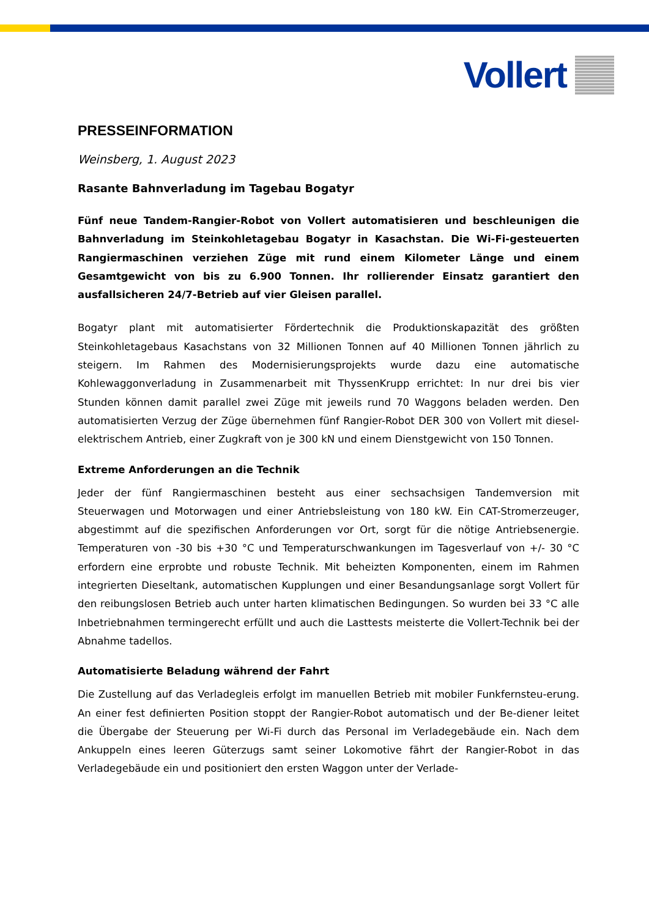Vollert
PRESSEINFORMATION
Weinsberg, 1. August 2023
Rasante Bahnverladung im Tagebau Bogatyr
Fünf neue Tandem-Rangier-Robot von Vollert automatisieren und beschleunigen die Bahnverladung im Steinkohletagebau Bogatyr in Kasachstan. Die Wi-Fi-gesteuerten Rangiermaschinen verziehen Züge mit rund einem Kilometer Länge und einem Gesamtgewicht von bis zu 6.900 Tonnen. Ihr rollierender Einsatz garantiert den ausfallsicheren 24/7-Betrieb auf vier Gleisen parallel.
Bogatyr plant mit automatisierter Fördertechnik die Produktionskapazität des größten Steinkohletagebaus Kasachstans von 32 Millionen Tonnen auf 40 Millionen Tonnen jährlich zu steigern. Im Rahmen des Modernisierungsprojekts wurde dazu eine automatische Kohlewaggonverladung in Zusammenarbeit mit ThyssenKrupp errichtet: In nur drei bis vier Stunden können damit parallel zwei Züge mit jeweils rund 70 Waggons beladen werden. Den automatisierten Verzug der Züge übernehmen fünf Rangier-Robot DER 300 von Vollert mit diesel-elektrischem Antrieb, einer Zugkraft von je 300 kN und einem Dienstgewicht von 150 Tonnen.
Extreme Anforderungen an die Technik
Jeder der fünf Rangiermaschinen besteht aus einer sechsachsigen Tandemversion mit Steuerwagen und Motorwagen und einer Antriebsleistung von 180 kW. Ein CAT-Stromerzeuger, abgestimmt auf die spezifischen Anforderungen vor Ort, sorgt für die nötige Antriebsenergie. Temperaturen von -30 bis +30 °C und Temperaturschwankungen im Tagesverlauf von +/- 30 °C erfordern eine erprobte und robuste Technik. Mit beheizten Komponenten, einem im Rahmen integrierten Dieseltank, automatischen Kupplungen und einer Besandungsanlage sorgt Vollert für den reibungslosen Betrieb auch unter harten klimatischen Bedingungen. So wurden bei 33 °C alle Inbetriebnahmen termingerecht erfüllt und auch die Lasttests meisterte die Vollert-Technik bei der Abnahme tadellos.
Automatisierte Beladung während der Fahrt
Die Zustellung auf das Verladegleis erfolgt im manuellen Betrieb mit mobiler Funkfernsteu-erung. An einer fest definierten Position stoppt der Rangier-Robot automatisch und der Be-diener leitet die Übergabe der Steuerung per Wi-Fi durch das Personal im Verladegebäude ein. Nach dem Ankuppeln eines leeren Güterzugs samt seiner Lokomotive fährt der Rangier-Robot in das Verladegebäude ein und positioniert den ersten Waggon unter der Verlade-